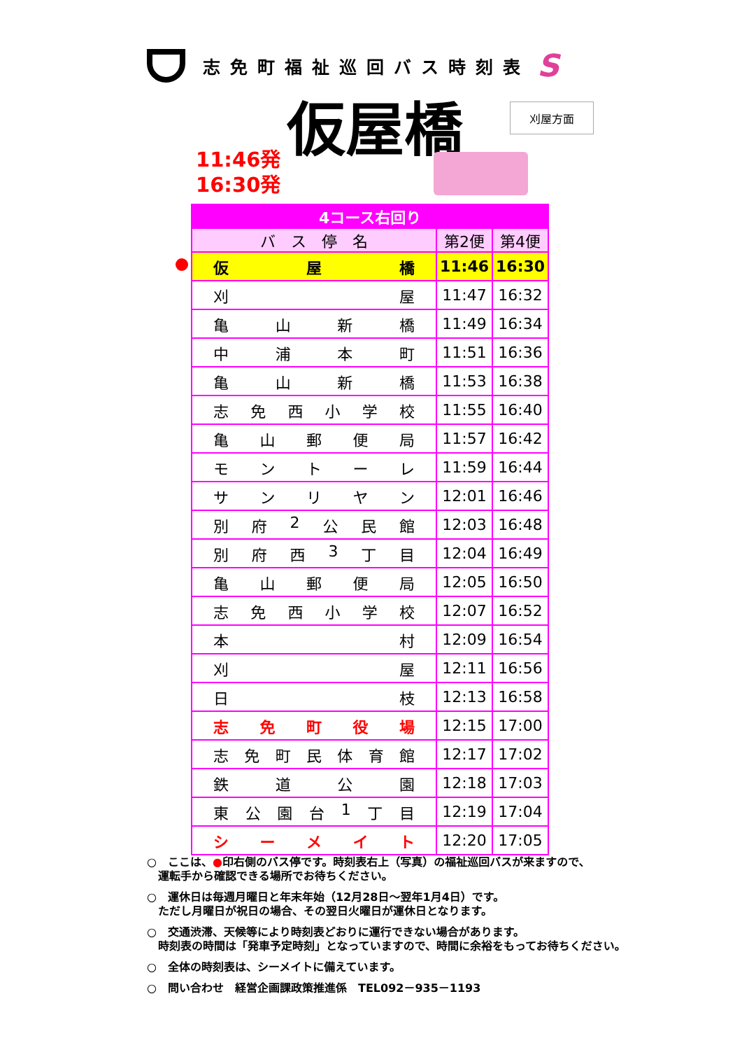志免町福祉巡回バス時刻表
S
仮屋橋 刈屋方面
11:46発
16:30発
| 4コース右回り | | |
| バ ス 停 名 | 第2便 | 第4便 |
| 仮 屋 橋 | 11:46 | 16:30 |
| 刈 屋 | 11:47 | 16:32 |
| 亀 山 新 橋 | 11:49 | 16:34 |
| 中 浦 本 町 | 11:51 | 16:36 |
| 亀 山 新 橋 | 11:53 | 16:38 |
| 志 免 西 小 学 校 | 11:55 | 16:40 |
| 亀 山 郵 便 局 | 11:57 | 16:42 |
| モ ン ト ー レ | 11:59 | 16:44 |
| サ ン リ ヤ ン | 12:01 | 16:46 |
| 別 府 2 公 民 館 | 12:03 | 16:48 |
| 別 府 西 3 丁 目 | 12:04 | 16:49 |
| 亀 山 郵 便 局 | 12:05 | 16:50 |
| 志 免 西 小 学 校 | 12:07 | 16:52 |
| 本 村 | 12:09 | 16:54 |
| 刈 屋 | 12:11 | 16:56 |
| 日 枝 | 12:13 | 16:58 |
| 志 免 町 役 場 | 12:15 | 17:00 |
| 志 免 町 民 体 育 館 | 12:17 | 17:02 |
| 鉄 道 公 園 | 12:18 | 17:03 |
| 東 公 園 台 1 丁 目 | 12:19 | 17:04 |
| シ ー メ イ ト | 12:20 | 17:05 |
○　ここは、●印右側のバス停です。時刻表右上（写真）の福祉巡回バスが来ますので、
　運転手から確認できる場所でお待ちください。
○　運休日は毎週月曜日と年末年始（12月28日～翌年1月4日）です。
　ただし月曜日が祝日の場合、その翌日火曜日が運休日となります。
○　交通渋滞、天候等により時刻表どおりに運行できない場合があります。
　時刻表の時間は「発車予定時刻」となっていますので、時間に余裕をもってお待ちください。
○　全体の時刻表は、シーメイトに備えています。
○　問い合わせ　経営企画課政策推進係　TEL092－935－1193